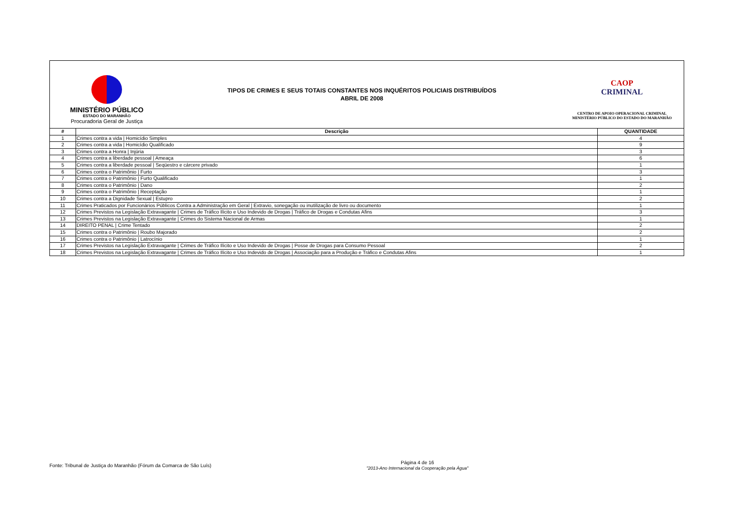MINISTÉRIO PÚBLICO
ESTADO DO MARANHÃO
Procuradoria Geral de Justiça
TIPOS DE CRIMES E SEUS TOTAIS CONSTANTES NOS INQUÉRITOS POLICIAIS DISTRIBUÍDOS
ABRIL DE 2008
CAOP
CRIMINAL
CENTRO DE APOIO OPERACIONAL CRIMINAL
MINISTÉRIO PÚBLICO DO ESTADO DO MARANHÃO
| # | Descrição | QUANTIDADE |
| --- | --- | --- |
| 1 | Crimes contra a vida / Homicídio Simples | 4 |
| 2 | Crimes contra a vida / Homicídio Qualificado | 9 |
| 3 | Crimes contra a Honra / Injúria | 3 |
| 4 | Crimes contra a liberdade pessoal / Ameaça | 6 |
| 5 | Crimes contra a liberdade pessoal / Seqüestro e cárcere privado | 1 |
| 6 | Crimes contra o Patrimônio / Furto | 3 |
| 7 | Crimes contra o Patrimônio / Furto Qualificado | 1 |
| 8 | Crimes contra o Patrimônio / Dano | 2 |
| 9 | Crimes contra o Patrimônio / Receptação | 1 |
| 10 | Crimes contra a Dignidade Sexual / Estupro | 2 |
| 11 | Crimes Praticados por Funcionários Públicos Contra a Administração em Geral / Extravio, sonegação ou inutilização de livro ou documento | 1 |
| 12 | Crimes Previstos na Legislação Extravagante / Crimes de Tráfico Ilícito e Uso Indevido de Drogas / Tráfico de Drogas e Condutas Afins | 3 |
| 13 | Crimes Previstos na Legislação Extravagante / Crimes do Sistema Nacional de Armas | 1 |
| 14 | DIREITO PENAL / Crime Tentado | 2 |
| 15 | Crimes contra o Patrimônio / Roubo Majorado | 2 |
| 16 | Crimes contra o Patrimônio / Latrocínio | 1 |
| 17 | Crimes Previstos na Legislação Extravagante / Crimes de Tráfico Ilícito e Uso Indevido de Drogas / Posse de Drogas para Consumo Pessoal | 2 |
| 18 | Crimes Previstos na Legislação Extravagante / Crimes de Tráfico Ilícito e Uso Indevido de Drogas / Associação para a Produção e Tráfico e Condutas Afins | 1 |
Fonte: Tribunal de Justiça do Maranhão (Fórum da Comarca de São Luís)
Página 4 de 16
"2013-Ano Internacional da Cooperação pela Água"